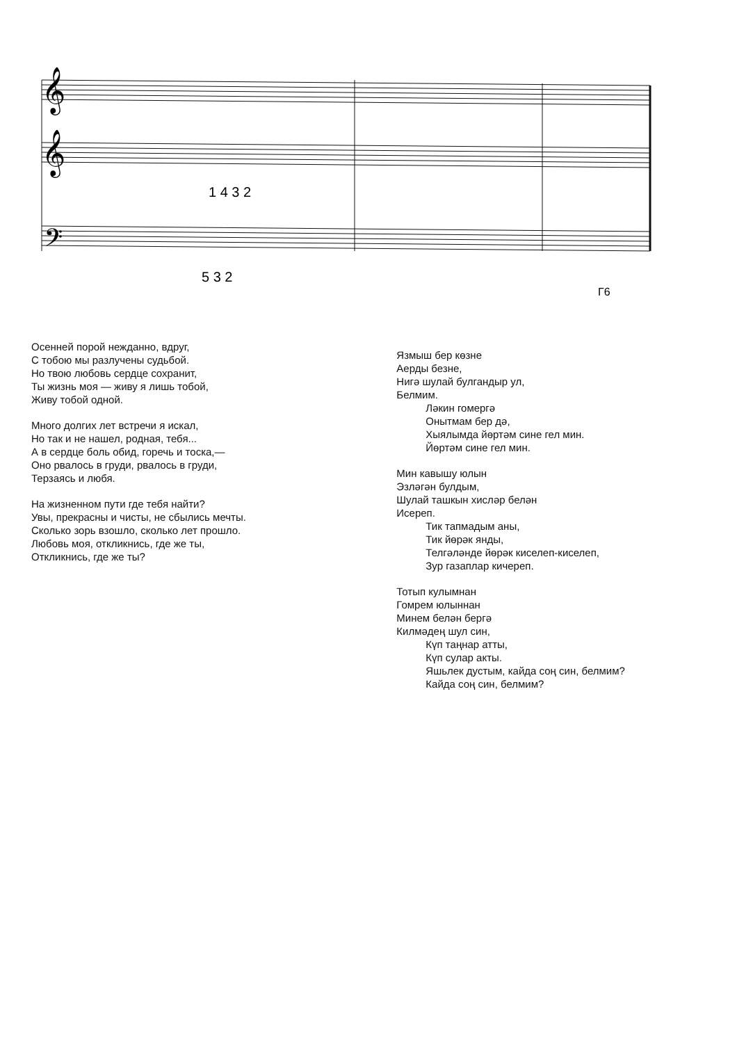𝄞
𝄞
𝄢
5 3 2
1 4 3 2
Г6
Осенней порой нежданно, вдруг,
С тобою мы разлучены судьбой.
Но твою любовь сердце сохранит,
Ты жизнь моя — живу я лишь тобой,
Живу тобой одной.
Много долгих лет встречи я искал,
Но так и не нашел, родная, тебя...
А в сердце боль обид, горечь и тоска,—
Оно рвалось в груди, рвалось в груди,
Терзаясь и любя.
На жизненном пути где тебя найти?
Увы, прекрасны и чисты, не сбылись мечты.
Сколько зорь взошло, сколько лет прошло.
Любовь моя, откликнись, где же ты,
Откликнись, где же ты?
Язмыш бер көзне
Аерды безне,
Нигә шулай булгандыр ул,
Белмим.
Ләкин гомергә
Онытмам бер дә,
Хыялымда йөртәм сине гел мин.
Йөртәм сине гел мин.
Мин кавышу юлын
Эзләгән булдым,
Шулай ташкын хисләр белән
Исереп.
Тик тапмадым аны,
Тик йөрәк янды,
Телгәләнде йөрәк киселеп-киселеп,
Зур газаплар кичереп.
Тотып кулымнан
Гомрем юлыннан
Минем белән бергә
Килмәдең шул син,
Күп таңнар атты,
Күп сулар акты.
Яшьлек дустым, кайда соң син, белмим?
Кайда соң син, белмим?